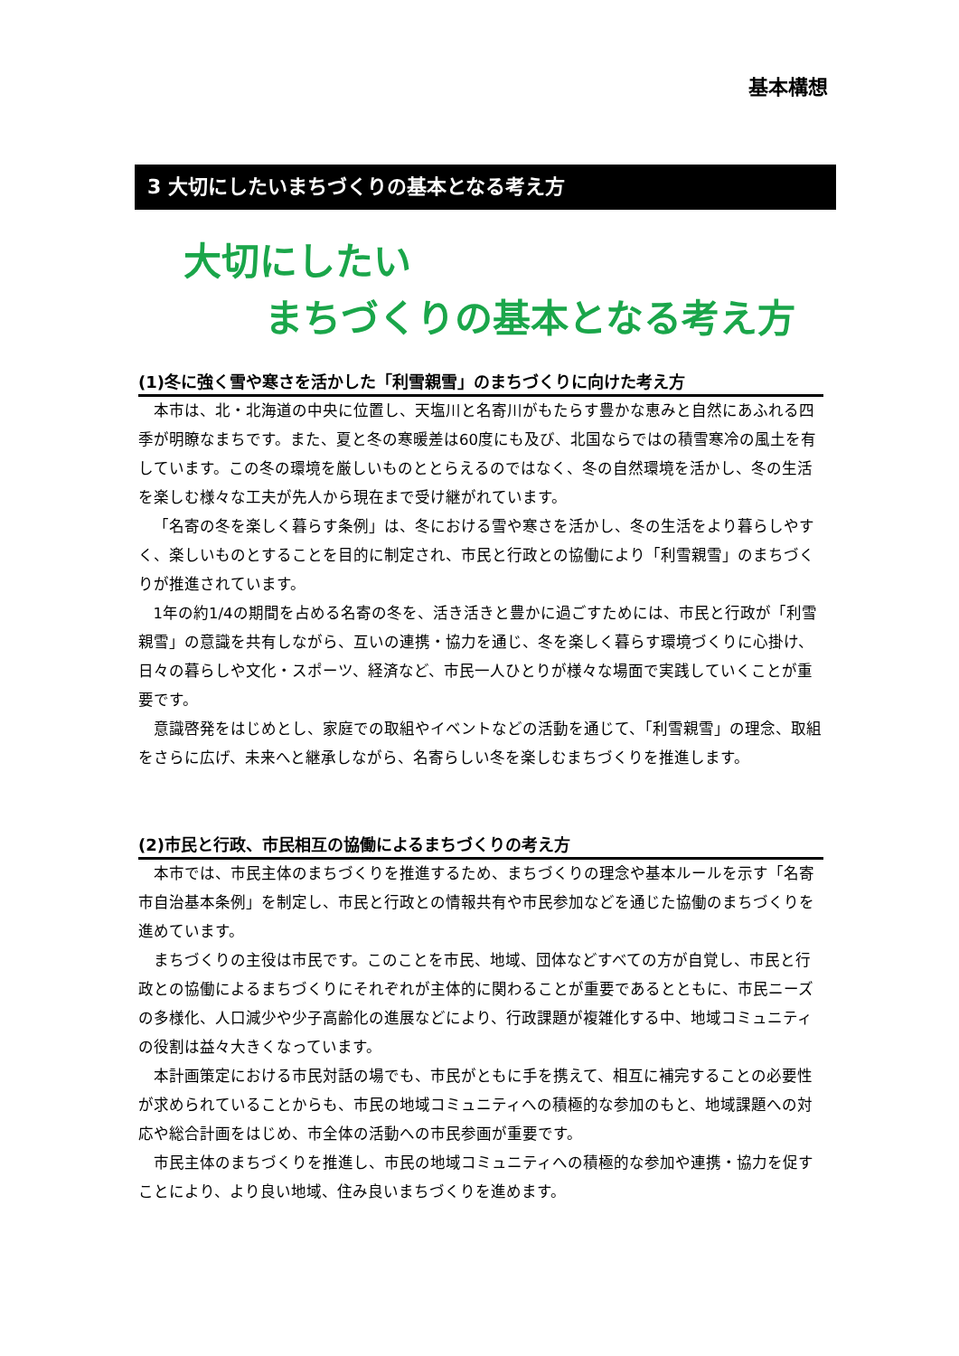基本構想
3 大切にしたいまちづくりの基本となる考え方
大切にしたい
まちづくりの基本となる考え方
(1)冬に強く雪や寒さを活かした「利雪親雪」のまちづくりに向けた考え方
本市は、北・北海道の中央に位置し、天塩川と名寄川がもたらす豊かな恵みと自然にあふれる四季が明瞭なまちです。また、夏と冬の寒暖差は60度にも及び、北国ならではの積雪寒冷の風土を有しています。この冬の環境を厳しいものととらえるのではなく、冬の自然環境を活かし、冬の生活を楽しむ様々な工夫が先人から現在まで受け継がれています。
「名寄の冬を楽しく暮らす条例」は、冬における雪や寒さを活かし、冬の生活をより暮らしやすく、楽しいものとすることを目的に制定され、市民と行政との協働により「利雪親雪」のまちづくりが推進されています。
1年の約1/4の期間を占める名寄の冬を、活き活きと豊かに過ごすためには、市民と行政が「利雪親雪」の意識を共有しながら、互いの連携・協力を通じ、冬を楽しく暮らす環境づくりに心掛け、日々の暮らしや文化・スポーツ、経済など、市民一人ひとりが様々な場面で実践していくことが重要です。
意識啓発をはじめとし、家庭での取組やイベントなどの活動を通じて、「利雪親雪」の理念、取組をさらに広げ、未来へと継承しながら、名寄らしい冬を楽しむまちづくりを推進します。
(2)市民と行政、市民相互の協働によるまちづくりの考え方
本市では、市民主体のまちづくりを推進するため、まちづくりの理念や基本ルールを示す「名寄市自治基本条例」を制定し、市民と行政との情報共有や市民参加などを通じた協働のまちづくりを進めています。
まちづくりの主役は市民です。このことを市民、地域、団体などすべての方が自覚し、市民と行政との協働によるまちづくりにそれぞれが主体的に関わることが重要であるとともに、市民ニーズの多様化、人口減少や少子高齢化の進展などにより、行政課題が複雑化する中、地域コミュニティの役割は益々大きくなっています。
本計画策定における市民対話の場でも、市民がともに手を携えて、相互に補完することの必要性が求められていることからも、市民の地域コミュニティへの積極的な参加のもと、地域課題への対応や総合計画をはじめ、市全体の活動への市民参画が重要です。
市民主体のまちづくりを推進し、市民の地域コミュニティへの積極的な参加や連携・協力を促すことにより、より良い地域、住み良いまちづくりを進めます。